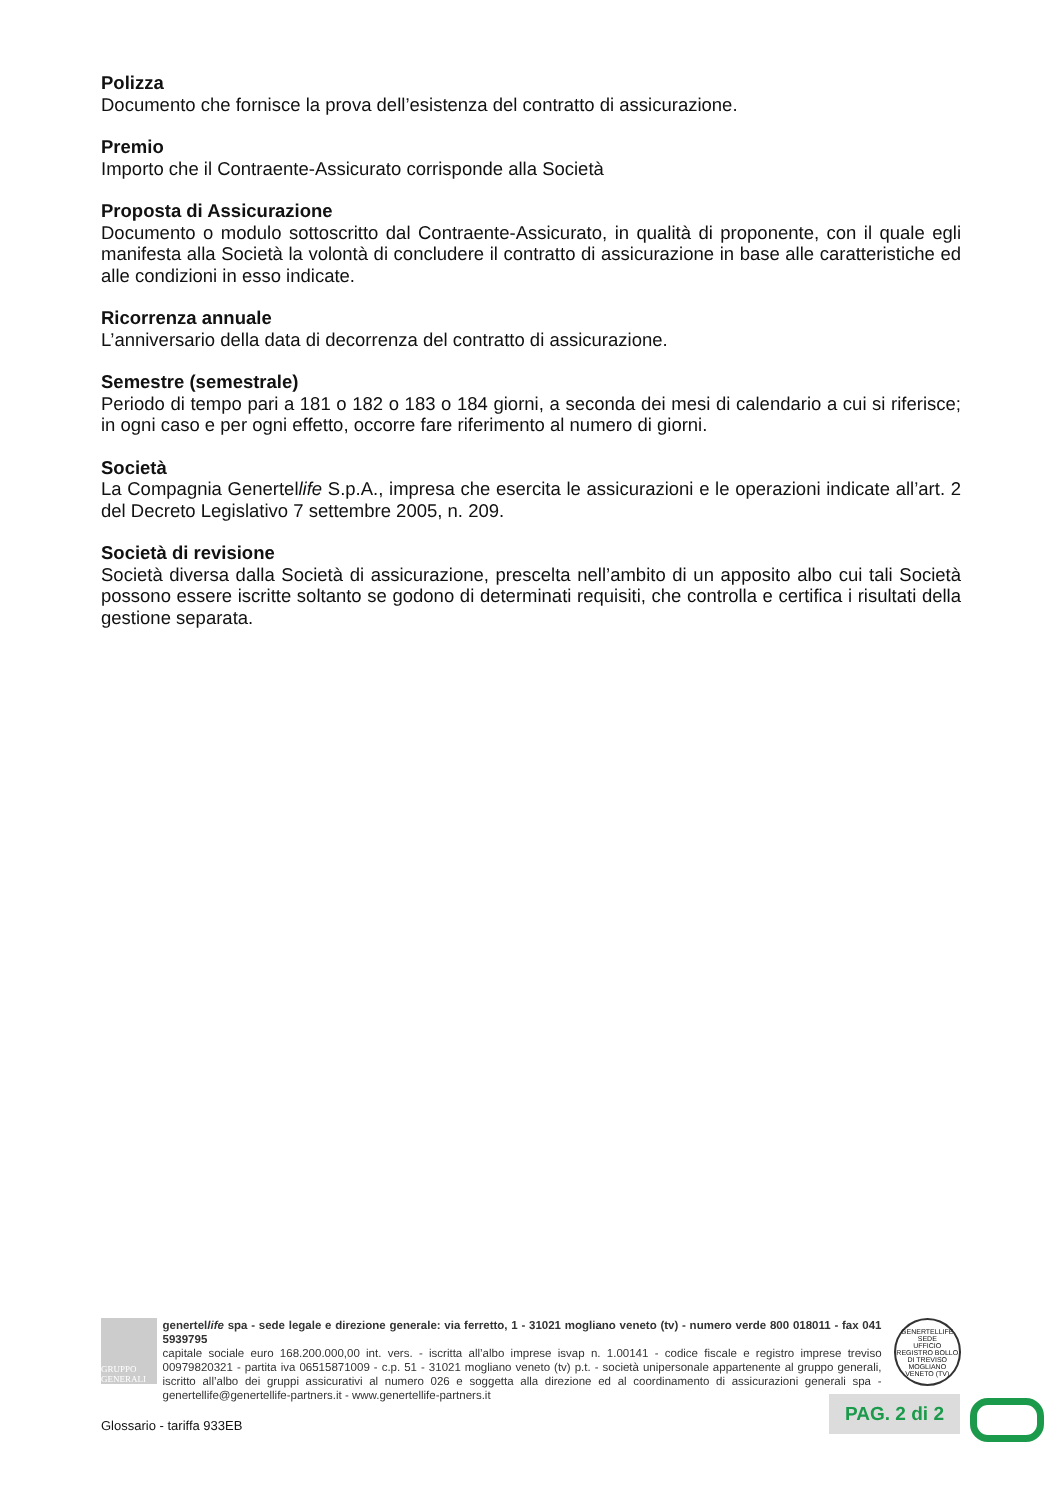Polizza
Documento che fornisce la prova dell’esistenza del contratto di assicurazione.
Premio
Importo che il Contraente-Assicurato corrisponde alla Società
Proposta di Assicurazione
Documento o modulo sottoscritto dal Contraente-Assicurato, in qualità di proponente, con il quale egli manifesta alla Società la volontà di concludere il contratto di assicurazione in base alle caratteristiche ed alle condizioni in esso indicate.
Ricorrenza annuale
L’anniversario della data di decorrenza del contratto di assicurazione.
Semestre (semestrale)
Periodo di tempo pari a 181 o 182 o 183 o 184 giorni, a seconda dei mesi di calendario a cui si riferisce; in ogni caso e per ogni effetto, occorre fare riferimento al numero di giorni.
Società
La Compagnia Genertellife S.p.A., impresa che esercita le assicurazioni e le operazioni indicate all’art. 2 del Decreto Legislativo 7 settembre 2005, n. 209.
Società di revisione
Società diversa dalla Società di assicurazione, prescelta nell’ambito di un apposito albo cui tali Società possono essere iscritte soltanto se godono di determinati requisiti, che controlla e certifica i risultati della gestione separata.
GRUPPO GENERALI
genertellife spa - sede legale e direzione generale: via ferretto, 1 - 31021 mogliano veneto (tv) - numero verde 800 018011 - fax 041 5939795
capitale sociale euro 168.200.000,00 int. vers. - iscritta all’albo imprese isvap n. 1.00141 - codice fiscale e registro imprese treviso 00979820321 - partita iva 06515871009 - c.p. 51 - 31021 mogliano veneto (tv) p.t. - società unipersonale appartenente al gruppo generali, iscritto all’albo dei gruppi assicurativi al numero 026 e soggetta alla direzione ed al coordinamento di assicurazioni generali spa - genertellife@genertellife-partners.it - www.genertellife-partners.it
GENERTELLIFE SEDE
UFFICIO REGISTRO BOLLO DI TREVISO
MOGLIANO VENETO (TV)
PAG. 2 di 2
Glossario - tariffa 933EB